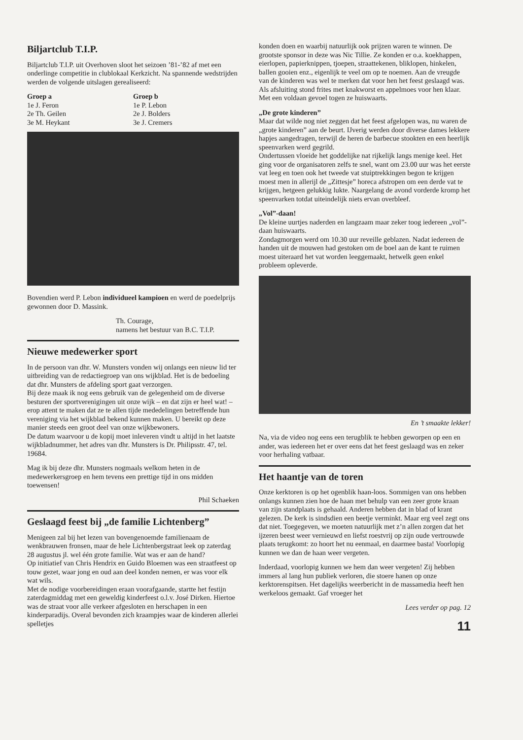Biljartclub T.I.P.
Biljartclub T.I.P. uit Overhoven sloot het seizoen ’81-’82 af met een onderlinge competitie in clublokaal Kerkzicht. Na spannende wedstrijden werden de volgende uitslagen gerealiseerd:
Groep a
1e J. Feron
2e Th. Geilen
3e M. Heykant
Groep b
1e P. Lebon
2e J. Bolders
3e J. Cremers
Bovendien werd P. Lebon individueel kampioen en werd de poedelprijs gewonnen door D. Massink.
Th. Courage,
namens het bestuur van B.C. T.I.P.
Nieuwe medewerker sport
In de persoon van dhr. W. Munsters vonden wij onlangs een nieuw lid ter uitbreiding van de redactiegroep van ons wijkblad. Het is de bedoeling dat dhr. Munsters de afdeling sport gaat verzorgen.
Bij deze maak ik nog eens gebruik van de gelegenheid om de diverse besturen der sportverenigingen uit onze wijk – en dat zijn er heel wat! – erop attent te maken dat ze te allen tijde mededelingen betreffende hun vereniging via het wijkblad bekend kunnen maken. U bereikt op deze manier steeds een groot deel van onze wijkbewoners.
De datum waarvoor u de kopij moet inleveren vindt u altijd in het laatste wijkbladnummer, het adres van dhr. Munsters is Dr. Philipsstr. 47, tel. 19684.
Mag ik bij deze dhr. Munsters nogmaals welkom heten in de medewerkersgroep en hem tevens een prettige tijd in ons midden toewensen!
Phil Schaeken
Geslaagd feest bij „de familie Lichtenberg”
Menigeen zal bij het lezen van bovengenoemde familienaam de wenkbrauwen fronsen, maar de hele Lichtenbergstraat leek op zaterdag 28 augustus jl. wel één grote familie. Wat was er aan de hand?
Op initiatief van Chris Hendrix en Guido Bloemen was een straatfeest op touw gezet, waar jong en oud aan deel konden nemen, er was voor elk wat wils.
Met de nodige voorbereidingen eraan voorafgaande, startte het festijn zaterdagmiddag met een geweldig kinderfeest o.l.v. José Dirken. Hiertoe was de straat voor alle verkeer afgesloten en herschapen in een kinderparadijs. Overal bevonden zich kraampjes waar de kinderen allerlei spelletjes
konden doen en waarbij natuurlijk ook prijzen waren te winnen. De grootste sponsor in deze was Nic Tillie. Ze konden er o.a. koekhappen, eierlopen, papierknippen, tjoepen, straattekenen, bliklopen, hinkelen, ballen gooien enz., eigenlijk te veel om op te noemen. Aan de vreugde van de kinderen was wel te merken dat voor hen het feest geslaagd was. Als afsluiting stond frites met knakworst en appelmoes voor hen klaar. Met een voldaan gevoel togen ze huiswaarts.
„De grote kinderen”
Maar dat wilde nog niet zeggen dat het feest afgelopen was, nu waren de „grote kinderen” aan de beurt. IJverig werden door diverse dames lekkere hapjes aangedragen, terwijl de heren de barbecue stookten en een heerlijk speenvarken werd gegrild.
Ondertussen vloeide het goddelijke nat rijkelijk langs menige keel. Het ging voor de organisatoren zelfs te snel, want om 23.00 uur was het eerste vat leeg en toen ook het tweede vat stuiptrekkingen begon te krijgen moest men in allerijl de „Zittesje” horeca afstropen om een derde vat te krijgen, hetgeen gelukkig lukte. Naargelang de avond vorderde kromp het speenvarken totdat uiteindelijk niets ervan overbleef.
„Vol”-daan!
De kleine uurtjes naderden en langzaam maar zeker toog iedereen „vol”-daan huiswaarts.
Zondagmorgen werd om 10.30 uur reveille geblazen. Nadat iedereen de handen uit de mouwen had gestoken om de boel aan de kant te ruimen moest uiteraard het vat worden leeggemaakt, hetwelk geen enkel probleem opleverde.
En ’t smaakte lekker!
Na, via de video nog eens een terugblik te hebben geworpen op een en ander, was iedereen het er over eens dat het feest geslaagd was en zeker voor herhaling vatbaar.
Het haantje van de toren
Onze kerktoren is op het ogenblik haan-loos. Sommigen van ons hebben onlangs kunnen zien hoe de haan met behulp van een zeer grote kraan van zijn standplaats is gehaald. Anderen hebben dat in blad of krant gelezen. De kerk is sindsdien een beetje verminkt. Maar erg veel zegt ons dat niet. Toegegeven, we moeten natuurlijk met z’n allen zorgen dat het ijzeren beest weer vernieuwd en liefst roestvrij op zijn oude vertrouwde plaats terugkomt: zo hoort het nu eenmaal, en daarmee basta! Voorlopig kunnen we dan de haan weer vergeten.
Inderdaad, voorlopig kunnen we hem dan weer vergeten! Zij hebben immers al lang hun publiek verloren, die stoere hanen op onze kerktorenspitsen. Het dagelijks weerbericht in de massamedia heeft hen werkeloos gemaakt. Gaf vroeger het
Lees verder op pag. 12
11